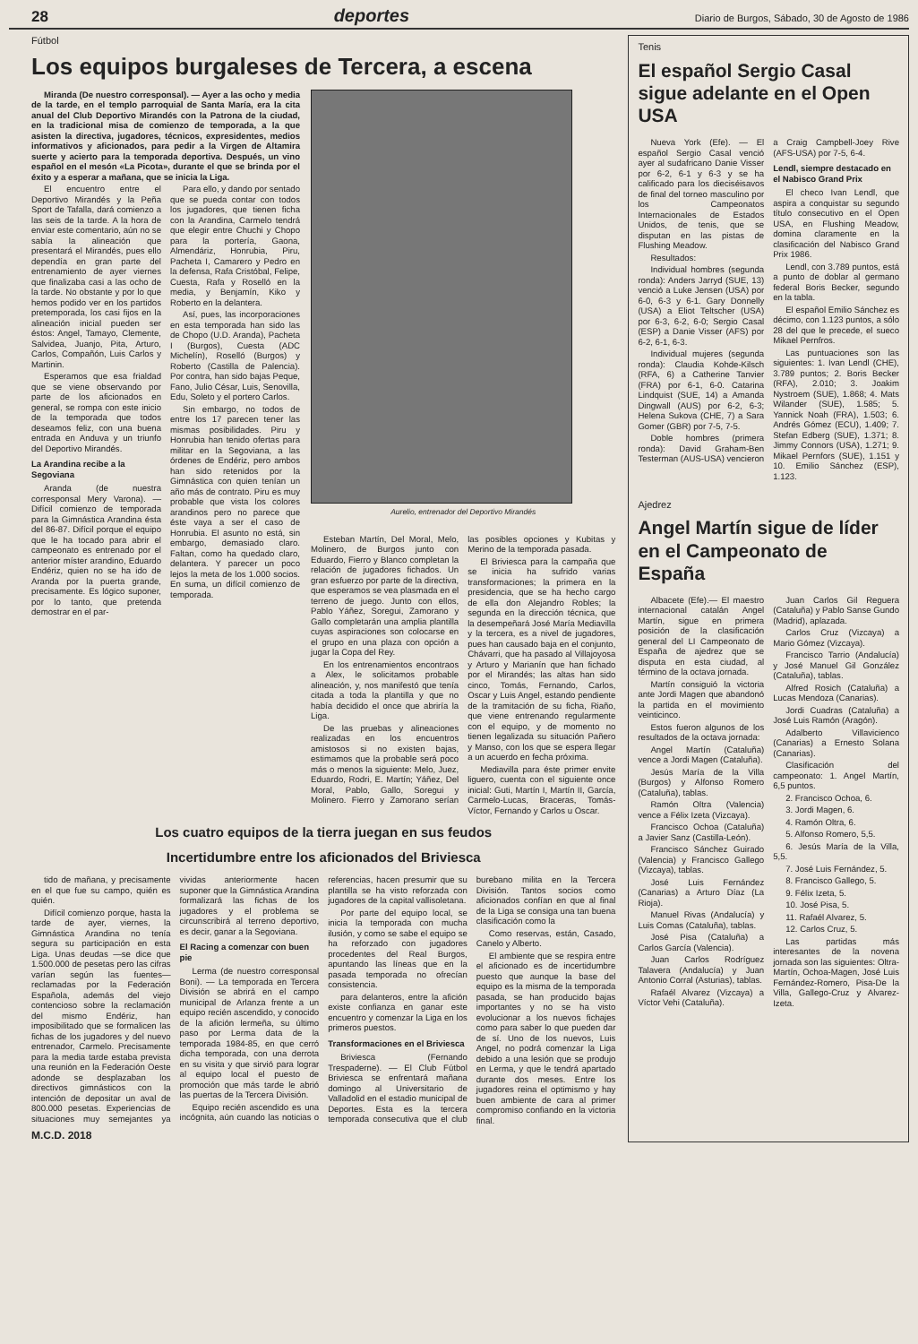28 deportes Diario de Burgos, Sábado, 30 de Agosto de 1986
Fútbol
Los equipos burgaleses de Tercera, a escena
Miranda (De nuestro corresponsal). — Ayer a las ocho y media de la tarde, en el templo parroquial de Santa María, era la cita anual del Club Deportivo Mirandés con la Patrona de la ciudad, en la tradicional misa de comienzo de temporada, a la que asisten la directiva, jugadores, técnicos, expresidentes, medios informativos y aficionados, para pedir a la Virgen de Altamira suerte y acierto para la temporada deportiva. Después, un vino español en el mesón «La Picota», durante el que se brinda por el éxito y a esperar a mañana, que se inicia la Liga.
El encuentro entre el Deportivo Mirandés y la Peña Sport de Tafalla, dará comienzo a las seis de la tarde. A la hora de enviar este comentario, aún no se sabía la alineación que presentará el Mirandés, pues ello dependía en gran parte del entrenamiento de ayer viernes que finalizaba casi a las ocho de la tarde. No obstante y por lo que hemos podido ver en los partidos pretemporada, los casi fijos en la alineación inicial pueden ser éstos: Angel, Tamayo, Clemente, Salvidea, Juanjo, Pita, Arturo, Carlos, Compañón, Luis Carlos y Martinin.
Esperamos que esa frialdad que se viene observando por parte de los aficionados en general, se rompa con este inicio de la temporada que todos deseamos feliz, con una buena entrada en Anduva y un triunfo del Deportivo Mirandés.
La Arandina recibe a la Segoviana
Aranda (de nuestra corresponsal Mery Varona). — Difícil comienzo de temporada para la Gimnástica Arandina ésta del 86-87. Difícil porque el equipo que le ha tocado para abrir el campeonato es entrenado por el anterior míster arandino, Eduardo Endériz, quien no se ha ido de Aranda por la puerta grande, precisamente. Es lógico suponer, por lo tanto, que pretenda demostrar en el par-
Para ello, y dando por sentado que se pueda contar con todos los jugadores, que tienen ficha con la Arandina, Carmelo tendrá que elegir entre Chuchi y Chopo para la portería, Gaona, Almendáriz, Honrubia, Piru, Pacheta I, Camarero y Pedro en la defensa, Rafa Cristóbal, Felipe, Cuesta, Rafa y Roselló en la media, y Benjamín, Kiko y Roberto en la delantera.
Así, pues, las incorporaciones en esta temporada han sido las de Chopo (U.D. Aranda), Pacheta I (Burgos), Cuesta (ADC Michelín), Roselló (Burgos) y Roberto (Castilla de Palencia). Por contra, han sido bajas Peque, Fano, Julio César, Luis, Senovilla, Edu, Soleto y el portero Carlos.
Sin embargo, no todos de entre los 17 parecen tener las mismas posibilidades. Piru y Honrubia han tenido ofertas para militar en la Segoviana, a las órdenes de Endériz, pero ambos han sido retenidos por la Gimnástica con quien tenían un año más de contrato. Piru es muy probable que vista los colores arandinos pero no parece que éste vaya a ser el caso de Honrubia. El asunto no está, sin embargo, demasiado claro. Faltan, como ha quedado claro, delantera. Y parecer un poco lejos la meta de los 1.000 socios. En suma, un difícil comienzo de temporada.
Aurelio, entrenador del Deportivo Mirandés
Esteban Martín, Del Moral, Melo, Molinero, de Burgos junto con Eduardo, Fierro y Blanco completan la relación de jugadores fichados. Un gran esfuerzo por parte de la directiva, que esperamos se vea plasmada en el terreno de juego. Junto con ellos, Pablo Yáñez, Soregui, Zamorano y Gallo completarán una amplia plantilla cuyas aspiraciones son colocarse en el grupo en una plaza con opción a jugar la Copa del Rey.
En los entrenamientos encontraos a Alex, le solicitamos probable alineación, y, nos manifestó que tenía citada a toda la plantilla y que no había decidido el once que abriría la Liga.
De las pruebas y alineaciones realizadas en los encuentros amistosos si no existen bajas, estimamos que la probable será poco más o menos la siguiente: Melo, Juez, Eduardo, Rodri, E. Martín; Yáñez, Del Moral, Pablo, Gallo, Soregui y Molinero. Fierro y Zamorano serían las posibles opciones y Kubitas y Merino de la temporada pasada.
El Briviesca para la campaña que se inicia ha sufrido varias transformaciones; la primera en la presidencia, que se ha hecho cargo de ella don Alejandro Robles; la segunda en la dirección técnica, que la desempeñará José María Mediavilla y la tercera, es a nivel de jugadores, pues han causado baja en el conjunto, Chávarri, que ha pasado al Villajoyosa y Arturo y Marianín que han fichado por el Mirandés; las altas han sido cinco, Tomás, Fernando, Carlos, Oscar y Luis Angel, estando pendiente de la tramitación de su ficha, Riaño, que viene entrenando regularmente con el equipo, y de momento no tienen legalizada su situación Pañero y Manso, con los que se espera llegar a un acuerdo en fecha próxima.
Mediavilla para éste primer envite liguero, cuenta con el siguiente once inicial: Guti, Martín I, Martín II, García, Carmelo-Lucas, Braceras, Tomás-Víctor, Fernando y Carlos u Oscar.
Los cuatro equipos de la tierra juegan en sus feudos
Incertidumbre entre los aficionados del Briviesca
tido de mañana, y precisamente en el que fue su campo, quién es quién.
Difícil comienzo porque, hasta la tarde de ayer, viernes, la Gimnástica Arandina no tenía segura su participación en esta Liga. Unas deudas —se dice que 1.500.000 de pesetas pero las cifras varían según las fuentes— reclamadas por la Federación Española, además del viejo contencioso sobre la reclamación del mismo Endériz, han imposibilitado que se formalicen las fichas de los jugadores y del nuevo entrenador, Carmelo. Precisamente para la media tarde estaba prevista una reunión en la Federación Oeste adonde se desplazaban los directivos gimnásticos con la intención de depositar un aval de 800.000 pesetas. Experiencias de situaciones muy semejantes ya vividas anteriormente hacen suponer que la Gimnástica Arandina formalizará las fichas de los jugadores y el problema se circunscribirá al terreno deportivo, es decir, ganar a la Segoviana.
El Racing a comenzar con buen pie
Lerma (de nuestro corresponsal Boni). — La temporada en Tercera División se abrirá en el campo municipal de Arlanza frente a un equipo recién ascendido, y conocido de la afición lermeña, su último paso por Lerma data de la temporada 1984-85, en que cerró dicha temporada, con una derrota en su visita y que sirvió para lograr al equipo local el puesto de promoción que más tarde le abrió las puertas de la Tercera División.
Equipo recién ascendido es una incógnita, aún cuando las noticias o referencias, hacen presumir que su plantilla se ha visto reforzada con jugadores de la capital vallisoletana.
Por parte del equipo local, se inicia la temporada con mucha ilusión, y como se sabe el equipo se ha reforzado con jugadores procedentes del Real Burgos, apuntando las líneas que en la pasada temporada no ofrecían consistencia.
para delanteros, entre la afición existe confianza en ganar este encuentro y comenzar la Liga en los primeros puestos.
Transformaciones en el Briviesca
Briviesca (Fernando Trespaderne). — El Club Fútbol Briviesca se enfrentará mañana domingo al Universitario de Valladolid en el estadio municipal de Deportes. Esta es la tercera temporada consecutiva que el club burebano milita en la Tercera División. Tantos socios como aficionados confían en que al final de la Liga se consiga una tan buena clasificación como la
Como reservas, están, Casado, Canelo y Alberto.
El ambiente que se respira entre el aficionado es de incertidumbre puesto que aunque la base del equipo es la misma de la temporada pasada, se han producido bajas importantes y no se ha visto evolucionar a los nuevos fichajes como para saber lo que pueden dar de sí. Uno de los nuevos, Luis Angel, no podrá comenzar la Liga debido a una lesión que se produjo en Lerma, y que le tendrá apartado durante dos meses. Entre los jugadores reina el optimismo y hay buen ambiente de cara al primer compromiso confiando en la victoria final.
M.C.D. 2018
Tenis
El español Sergio Casal sigue adelante en el Open USA
Nueva York (Efe). — El español Sergio Casal venció ayer al sudafricano Danie Visser por 6-2, 6-1 y 6-3 y se ha calificado para los dieciséisavos de final del torneo masculino por los Campeonatos Internacionales de Estados Unidos, de tenis, que se disputan en las pistas de Flushing Meadow.
Resultados:
Individual hombres (segunda ronda): Anders Jarryd (SUE, 13) venció a Luke Jensen (USA) por 6-0, 6-3 y 6-1. Gary Donnelly (USA) a Eliot Teltscher (USA) por 6-3, 6-2, 6-0; Sergio Casal (ESP) a Danie Visser (AFS) por 6-2, 6-1, 6-3.
Individual mujeres (segunda ronda): Claudia Kohde-Kilsch (RFA, 6) a Catherine Tanvier (FRA) por 6-1, 6-0. Catarina Lindquist (SUE, 14) a Amanda Dingwall (AUS) por 6-2, 6-3; Helena Sukova (CHE, 7) a Sara Gomer (GBR) por 7-5, 7-5.
Doble hombres (primera ronda): David Graham-Ben Testerman (AUS-USA) vencieron a Craig Campbell-Joey Rive (AFS-USA) por 7-5, 6-4.
Lendl, siempre destacado en el Nabisco Grand Prix
El checo Ivan Lendl, que aspira a conquistar su segundo título consecutivo en el Open USA, en Flushing Meadow, domina claramente en la clasificación del Nabisco Grand Prix 1986.
Lendl, con 3.789 puntos, está a punto de doblar al germano federal Boris Becker, segundo en la tabla.
El español Emilio Sánchez es décimo, con 1.123 puntos, a sólo 28 del que le precede, el sueco Mikael Pernfros.
Las puntuaciones son las siguientes: 1. Ivan Lendl (CHE), 3.789 puntos; 2. Boris Becker (RFA), 2.010; 3. Joakim Nystroem (SUE), 1.868; 4. Mats Wilander (SUE), 1.585; 5. Yannick Noah (FRA), 1.503; 6. Andrés Gómez (ECU), 1.409; 7. Stefan Edberg (SUE), 1.371; 8. Jimmy Connors (USA), 1.271; 9. Mikael Pernfors (SUE), 1.151 y 10. Emilio Sánchez (ESP), 1.123.
Ajedrez
Angel Martín sigue de líder en el Campeonato de España
Albacete (Efe).— El maestro internacional catalán Angel Martín, sigue en primera posición de la clasificación general del LI Campeonato de España de ajedrez que se disputa en esta ciudad, al término de la octava jornada.
Martín consiguió la victoria ante Jordi Magen que abandonó la partida en el movimiento veinticinco.
Estos fueron algunos de los resultados de la octava jornada:
Angel Martín (Cataluña) vence a Jordi Magen (Cataluña).
Jesús María de la Villa (Burgos) y Alfonso Romero (Cataluña), tablas.
Ramón Oltra (Valencia) vence a Félix Izeta (Vizcaya).
Francisco Ochoa (Cataluña) a Javier Sanz (Castilla-León).
Francisco Sánchez Guirado (Valencia) y Francisco Gallego (Vizcaya), tablas.
José Luis Fernández (Canarias) a Arturo Díaz (La Rioja).
Manuel Rivas (Andalucía) y Luis Comas (Cataluña), tablas.
José Pisa (Cataluña) a Carlos García (Valencia).
Juan Carlos Rodríguez Talavera (Andalucía) y Juan Antonio Corral (Asturias), tablas.
Rafaél Alvarez (Vizcaya) a Víctor Vehi (Cataluña).
Juan Carlos Gil Reguera (Cataluña) y Pablo Sanse Gundo (Madrid), aplazada.
Carlos Cruz (Vizcaya) a Mario Gómez (Vizcaya).
Francisco Tarrio (Andalucía) y José Manuel Gil González (Cataluña), tablas.
Alfred Rosich (Cataluña) a Lucas Mendoza (Canarias).
Jordi Cuadras (Cataluña) a José Luis Ramón (Aragón).
Adalberto Villavicienco (Canarias) a Ernesto Solana (Canarias).
Clasificación del campeonato: 1. Angel Martín, 6,5 puntos.
2. Francisco Ochoa, 6.
3. Jordi Magen, 6.
4. Ramón Oltra, 6.
5. Alfonso Romero, 5,5.
6. Jesús María de la Villa, 5,5.
7. José Luis Fernández, 5.
8. Francisco Gallego, 5.
9. Félix Izeta, 5.
10. José Pisa, 5.
11. Rafaél Alvarez, 5.
12. Carlos Cruz, 5.
Las partidas más interesantes de la novena jornada son las siguientes: Oltra-Martín, Ochoa-Magen, José Luis Fernández-Romero, Pisa-De la Villa, Gallego-Cruz y Alvarez-Izeta.